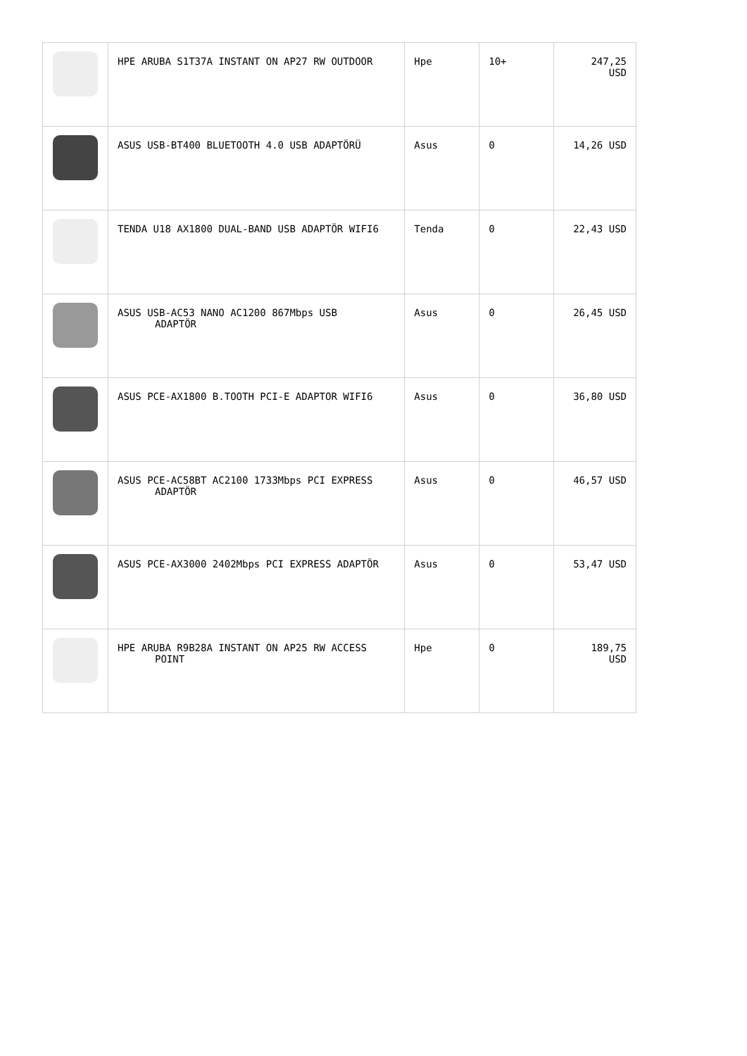| | HPE ARUBA S1T37A INSTANT ON AP27 RW OUTDOOR | Hpe | 10+ | 247,25 USD |
| | ASUS USB-BT400 BLUETOOTH 4.0 USB ADAPTÖRÜ | Asus | 0 | 14,26 USD |
| | TENDA U18 AX1800 DUAL-BAND USB ADAPTÖR WIFI6 | Tenda | 0 | 22,43 USD |
| | ASUS USB-AC53 NANO AC1200 867Mbps USB ADAPTÖR | Asus | 0 | 26,45 USD |
| | ASUS PCE-AX1800 B.TOOTH PCI-E ADAPTOR WIFI6 | Asus | 0 | 36,80 USD |
| | ASUS PCE-AC58BT AC2100 1733Mbps PCI EXPRESS ADAPTÖR | Asus | 0 | 46,57 USD |
| | ASUS PCE-AX3000 2402Mbps PCI EXPRESS ADAPTÖR | Asus | 0 | 53,47 USD |
| | HPE ARUBA R9B28A INSTANT ON AP25 RW ACCESS POINT | Hpe | 0 | 189,75 USD |